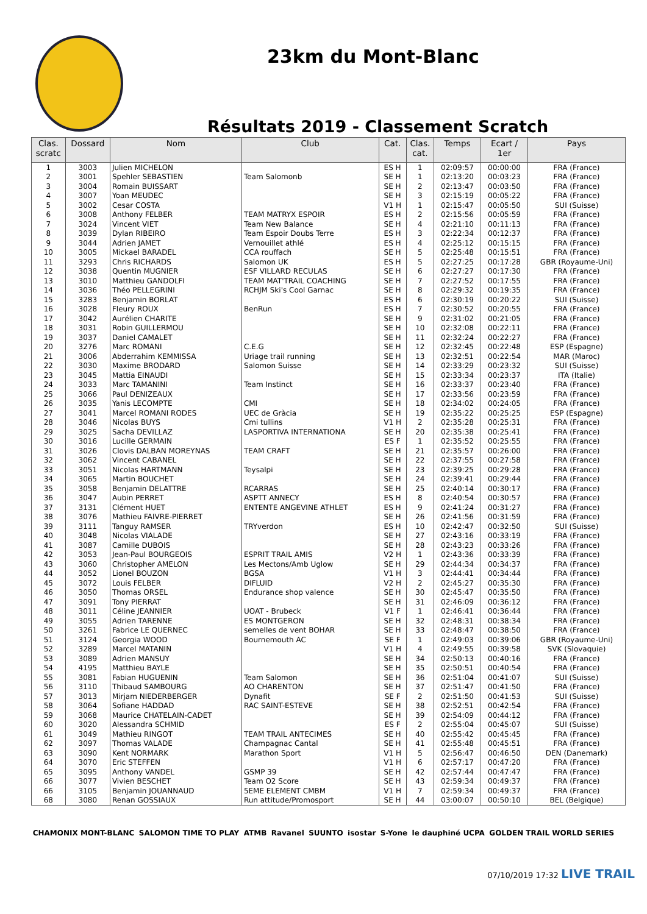23km du Mont-Blanc
Résultats 2019 - Classement Scratch
| Clas. scratc | Dossard | Nom | Club | Cat. | Clas. cat. | Temps | Ecart / 1er | Pays |
| --- | --- | --- | --- | --- | --- | --- | --- | --- |
| 1 | 3003 | Julien MICHELON | | ES H | 1 | 02:09:57 | 00:00:00 | FRA (France) |
| 2 | 3001 | Spehler SEBASTIEN | Team Salomonb | SE H | 1 | 02:13:20 | 00:03:23 | FRA (France) |
| 3 | 3004 | Romain BUISSART | | SE H | 2 | 02:13:47 | 00:03:50 | FRA (France) |
| 4 | 3007 | Yoan MEUDEC | | SE H | 3 | 02:15:19 | 00:05:22 | FRA (France) |
| 5 | 3002 | Cesar COSTA | | V1 H | 1 | 02:15:47 | 00:05:50 | SUI (Suisse) |
| 6 | 3008 | Anthony FELBER | TEAM MATRYX ESPOIR | ES H | 2 | 02:15:56 | 00:05:59 | FRA (France) |
| 7 | 3024 | Vincent VIET | Team New Balance | SE H | 4 | 02:21:10 | 00:11:13 | FRA (France) |
| 8 | 3039 | Dylan RIBEIRO | Team Espoir Doubs Terre | ES H | 3 | 02:22:34 | 00:12:37 | FRA (France) |
| 9 | 3044 | Adrien JAMET | Vernouillet athlé | ES H | 4 | 02:25:12 | 00:15:15 | FRA (France) |
| 10 | 3005 | Mickael BARADEL | CCA rouffach | SE H | 5 | 02:25:48 | 00:15:51 | FRA (France) |
| 11 | 3293 | Chris RICHARDS | Salomon UK | ES H | 5 | 02:27:25 | 00:17:28 | GBR (Royaume-Uni) |
| 12 | 3038 | Quentin MUGNIER | ESF VILLARD RECULAS | SE H | 6 | 02:27:27 | 00:17:30 | FRA (France) |
| 13 | 3010 | Matthieu GANDOLFI | TEAM MAT'TRAIL COACHING | SE H | 7 | 02:27:52 | 00:17:55 | FRA (France) |
| 14 | 3036 | Théo PELLEGRINI | RCHJM Ski's Cool Garnac | SE H | 8 | 02:29:32 | 00:19:35 | FRA (France) |
| 15 | 3283 | Benjamin BORLAT | | ES H | 6 | 02:30:19 | 00:20:22 | SUI (Suisse) |
| 16 | 3028 | Fleury ROUX | BenRun | ES H | 7 | 02:30:52 | 00:20:55 | FRA (France) |
| 17 | 3042 | Aurélien CHARITE | | SE H | 9 | 02:31:02 | 00:21:05 | FRA (France) |
| 18 | 3031 | Robin GUILLERMOU | | SE H | 10 | 02:32:08 | 00:22:11 | FRA (France) |
| 19 | 3037 | Daniel CAMALET | | SE H | 11 | 02:32:24 | 00:22:27 | FRA (France) |
| 20 | 3276 | Marc ROMANI | C.E.G | SE H | 12 | 02:32:45 | 00:22:48 | ESP (Espagne) |
| 21 | 3006 | Abderrahim KEMMISSA | Uriage trail running | SE H | 13 | 02:32:51 | 00:22:54 | MAR (Maroc) |
| 22 | 3030 | Maxime BRODARD | Salomon Suisse | SE H | 14 | 02:33:29 | 00:23:32 | SUI (Suisse) |
| 23 | 3045 | Mattia EINAUDI | | SE H | 15 | 02:33:34 | 00:23:37 | ITA (Italie) |
| 24 | 3033 | Marc TAMANINI | Team Instinct | SE H | 16 | 02:33:37 | 00:23:40 | FRA (France) |
| 25 | 3066 | Paul DENIZEAUX | | SE H | 17 | 02:33:56 | 00:23:59 | FRA (France) |
| 26 | 3035 | Yanis LECOMPTE | CMI | SE H | 18 | 02:34:02 | 00:24:05 | FRA (France) |
| 27 | 3041 | Marcel ROMANI RODES | UEC de Gràcia | SE H | 19 | 02:35:22 | 00:25:25 | ESP (Espagne) |
| 28 | 3046 | Nicolas BUYS | Cmi tullins | V1 H | 2 | 02:35:28 | 00:25:31 | FRA (France) |
| 29 | 3025 | Sacha DEVILLAZ | LASPORTIVA INTERNATIONA | SE H | 20 | 02:35:38 | 00:25:41 | FRA (France) |
| 30 | 3016 | Lucille GERMAIN | | ES F | 1 | 02:35:52 | 00:25:55 | FRA (France) |
| 31 | 3026 | Clovis DALBAN MOREYNAS | TEAM CRAFT | SE H | 21 | 02:35:57 | 00:26:00 | FRA (France) |
| 32 | 3062 | Vincent CABANEL | | SE H | 22 | 02:37:55 | 00:27:58 | FRA (France) |
| 33 | 3051 | Nicolas HARTMANN | Teysalpi | SE H | 23 | 02:39:25 | 00:29:28 | FRA (France) |
| 34 | 3065 | Martin BOUCHET | | SE H | 24 | 02:39:41 | 00:29:44 | FRA (France) |
| 35 | 3058 | Benjamin DELATTRE | RCARRAS | SE H | 25 | 02:40:14 | 00:30:17 | FRA (France) |
| 36 | 3047 | Aubin PERRET | ASPTT ANNECY | ES H | 8 | 02:40:54 | 00:30:57 | FRA (France) |
| 37 | 3131 | Clément HUET | ENTENTE ANGEVINE ATHLET | ES H | 9 | 02:41:24 | 00:31:27 | FRA (France) |
| 38 | 3076 | Mathieu FAIVRE-PIERRET | | SE H | 26 | 02:41:56 | 00:31:59 | FRA (France) |
| 39 | 3111 | Tanguy RAMSER | TRYverdon | ES H | 10 | 02:42:47 | 00:32:50 | SUI (Suisse) |
| 40 | 3048 | Nicolas VIALADE | | SE H | 27 | 02:43:16 | 00:33:19 | FRA (France) |
| 41 | 3087 | Camille DUBOIS | | SE H | 28 | 02:43:23 | 00:33:26 | FRA (France) |
| 42 | 3053 | Jean-Paul BOURGEOIS | ESPRIT TRAIL AMIS | V2 H | 1 | 02:43:36 | 00:33:39 | FRA (France) |
| 43 | 3060 | Christopher AMELON | Les Mectons/Amb Uglow | SE H | 29 | 02:44:34 | 00:34:37 | FRA (France) |
| 44 | 3052 | Lionel BOUZON | BGSA | V1 H | 3 | 02:44:41 | 00:34:44 | FRA (France) |
| 45 | 3072 | Louis FELBER | DIFLUID | V2 H | 2 | 02:45:27 | 00:35:30 | FRA (France) |
| 46 | 3050 | Thomas ORSEL | Endurance shop valence | SE H | 30 | 02:45:47 | 00:35:50 | FRA (France) |
| 47 | 3091 | Tony PIERRAT | | SE H | 31 | 02:46:09 | 00:36:12 | FRA (France) |
| 48 | 3011 | Céline JEANNIER | UOAT - Brubeck | V1 F | 1 | 02:46:41 | 00:36:44 | FRA (France) |
| 49 | 3055 | Adrien TARENNE | ES MONTGERON | SE H | 32 | 02:48:31 | 00:38:34 | FRA (France) |
| 50 | 3261 | Fabrice LE QUERNEC | semelles de vent BOHAR | SE H | 33 | 02:48:47 | 00:38:50 | FRA (France) |
| 51 | 3124 | Georgia WOOD | Bournemouth AC | SE F | 1 | 02:49:03 | 00:39:06 | GBR (Royaume-Uni) |
| 52 | 3289 | Marcel MATANIN | | V1 H | 4 | 02:49:55 | 00:39:58 | SVK (Slovaquie) |
| 53 | 3089 | Adrien MANSUY | | SE H | 34 | 02:50:13 | 00:40:16 | FRA (France) |
| 54 | 4195 | Matthieu BAYLE | | SE H | 35 | 02:50:51 | 00:40:54 | FRA (France) |
| 55 | 3081 | Fabian HUGUENIN | Team Salomon | SE H | 36 | 02:51:04 | 00:41:07 | SUI (Suisse) |
| 56 | 3110 | Thibaud SAMBOURG | AO CHARENTON | SE H | 37 | 02:51:47 | 00:41:50 | FRA (France) |
| 57 | 3013 | Mirjam NIEDERBERGER | Dynafit | SE F | 2 | 02:51:50 | 00:41:53 | SUI (Suisse) |
| 58 | 3064 | Sofiane HADDAD | RAC SAINT-ESTEVE | SE H | 38 | 02:52:51 | 00:42:54 | FRA (France) |
| 59 | 3068 | Maurice CHATELAIN-CADET | | SE H | 39 | 02:54:09 | 00:44:12 | FRA (France) |
| 60 | 3020 | Alessandra SCHMID | | ES F | 2 | 02:55:04 | 00:45:07 | SUI (Suisse) |
| 61 | 3049 | Mathieu RINGOT | TEAM TRAIL ANTECIMES | SE H | 40 | 02:55:42 | 00:45:45 | FRA (France) |
| 62 | 3097 | Thomas VALADE | Champagnac Cantal | SE H | 41 | 02:55:48 | 00:45:51 | FRA (France) |
| 63 | 3090 | Kent NORMARK | Marathon Sport | V1 H | 5 | 02:56:47 | 00:46:50 | DEN (Danemark) |
| 64 | 3070 | Eric STEFFEN | | V1 H | 6 | 02:57:17 | 00:47:20 | FRA (France) |
| 65 | 3095 | Anthony VANDEL | GSMP 39 | SE H | 42 | 02:57:44 | 00:47:47 | FRA (France) |
| 66 | 3077 | Vivien BESCHET | Team O2 Score | SE H | 43 | 02:59:34 | 00:49:37 | FRA (France) |
| 66 | 3105 | Benjamin JOUANNAUD | 5EME ELEMENT CMBM | V1 H | 7 | 02:59:34 | 00:49:37 | FRA (France) |
| 68 | 3080 | Renan GOSSIAUX | Run attitude/Promosport | SE H | 44 | 03:00:07 | 00:50:10 | BEL (Belgique) |
CHAMONIX MONT-BLANC SALOMON TIME TO PLAY ATMB Ravanel SUUNTO isostar S-Yone le dauphiné UCPA GOLDEN TRAIL WORLD SERIES
07/10/2019 17:32 LIVE TRAIL